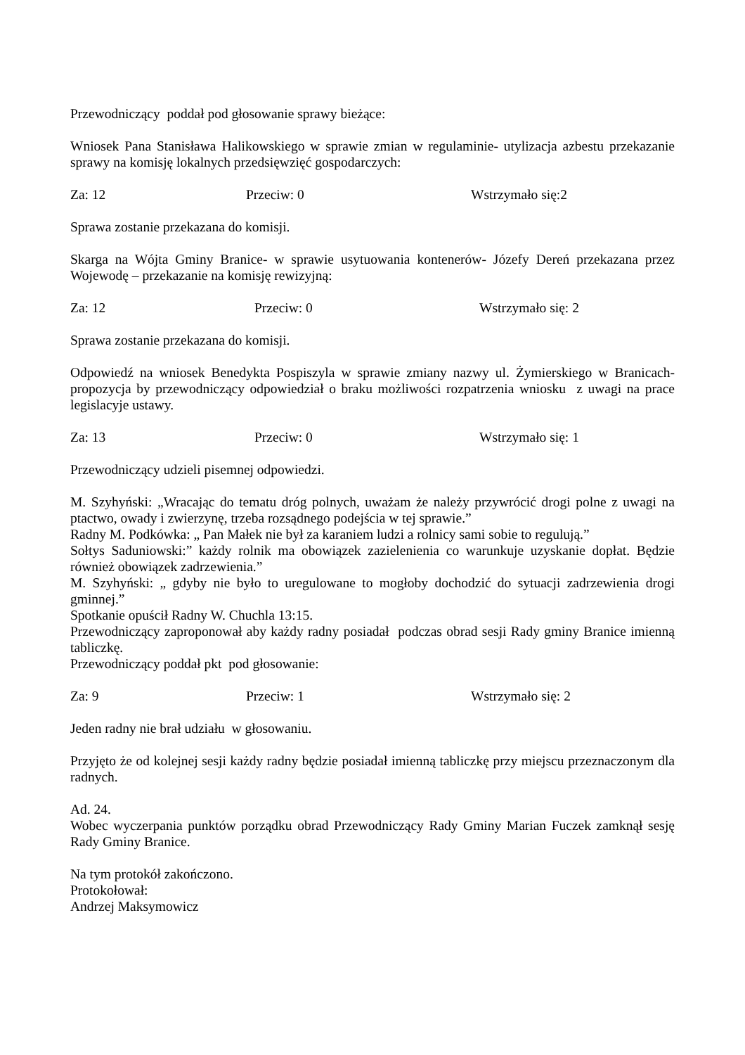Przewodniczący poddał pod głosowanie sprawy bieżące:
Wniosek Pana Stanisława Halikowskiego w sprawie zmian w regulaminie- utylizacja azbestu przekazanie sprawy na komisję lokalnych przedsięwzięć gospodarczych:
Za: 12 Przeciw: 0 Wstrzymało się:2
Sprawa zostanie przekazana do komisji.
Skarga na Wójta Gminy Branice- w sprawie usytuowania kontenerów- Józefy Dereń przekazana przez Wojewodę – przekazanie na komisję rewizyjną:
Za: 12 Przeciw: 0 Wstrzymało się: 2
Sprawa zostanie przekazana do komisji.
Odpowiedź na wniosek Benedykta Pospiszyla w sprawie zmiany nazwy ul. Żymierskiego w Branicach- propozycja by przewodniczący odpowiedział o braku możliwości rozpatrzenia wniosku z uwagi na prace legislacyje ustawy.
Za: 13 Przeciw: 0 Wstrzymało się: 1
Przewodniczący udzieli pisemnej odpowiedzi.
M. Szyhyński: „Wracając do tematu dróg polnych, uważam że należy przywrócić drogi polne z uwagi na ptactwo, owady i zwierzynę, trzeba rozsądnego podejścia w tej sprawie.”
Radny M. Podkówka: „ Pan Małek nie był za karaniem ludzi a rolnicy sami sobie to regulują.”
Sołtys Saduniowski:” każdy rolnik ma obowiązek zazielenienia co warunkuje uzyskanie dopłat. Będzie również obowiązek zadrzewienia.”
M. Szyhyński: „ gdyby nie było to uregulowane to mogłoby dochodzić do sytuacji zadrzewienia drogi gminnej.”
Spotkanie opuścił Radny W. Chuchla 13:15.
Przewodniczący zaproponował aby każdy radny posiadał podczas obrad sesji Rady gminy Branice imienną tabliczkę.
Przewodniczący poddał pkt pod głosowanie:
Za: 9 Przeciw: 1 Wstrzymało się: 2
Jeden radny nie brał udziału w głosowaniu.
Przyjęto że od kolejnej sesji każdy radny będzie posiadał imienną tabliczkę przy miejscu przeznaczonym dla radnych.
Ad. 24.
Wobec wyczerpania punktów porządku obrad Przewodniczący Rady Gminy Marian Fuczek zamknął sesję Rady Gminy Branice.
Na tym protokół zakończono.
Protokołował:
Andrzej Maksymowicz